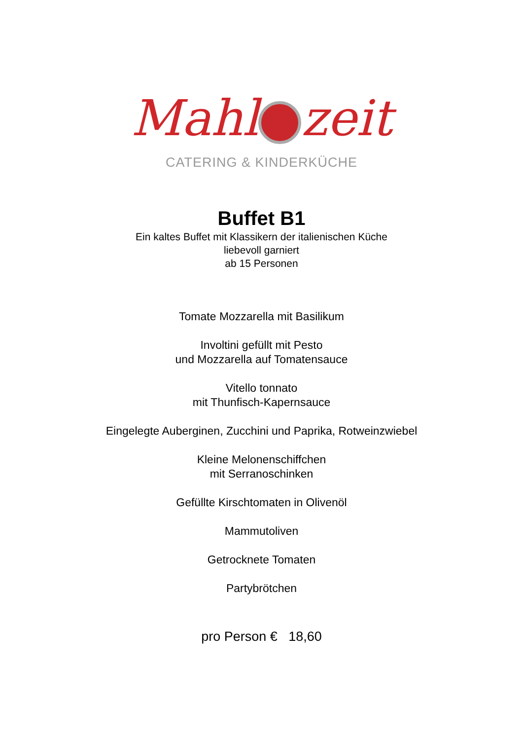Mahl zeit
CATERING & KINDERKÜCHE
Buffet B1
Ein kaltes Buffet mit Klassikern der italienischen Küche
liebevoll garniert
ab 15 Personen
Tomate Mozzarella mit Basilikum
Involtini gefüllt mit Pesto
und Mozzarella auf Tomatensauce
Vitello tonnato
mit Thunfisch-Kapernsauce
Eingelegte Auberginen, Zucchini und Paprika, Rotweinzwiebel
Kleine Melonenschiffchen
mit Serranoschinken
Gefüllte Kirschtomaten in Olivenöl
Mammutoliven
Getrocknete Tomaten
Partybrötchen
pro Person € 18,60